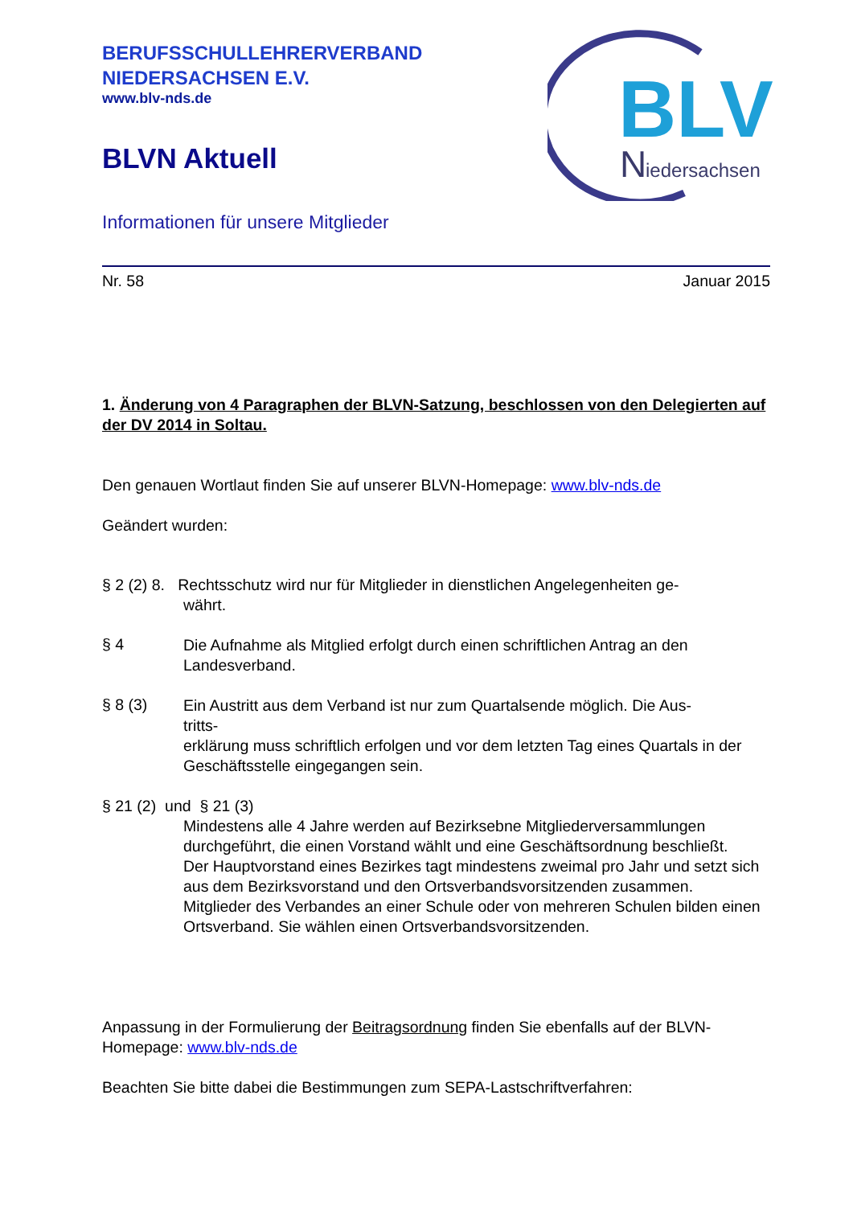BLV
N
iedersachsen
BERUFSSCHULLEHRERVERBAND
NIEDERSACHSEN E.V.
www.blv-nds.de
BLVN Aktuell
Informationen für unsere Mitglieder
Nr. 58 Januar 2015
1. Änderung von 4 Paragraphen der BLVN-Satzung, beschlossen von den Delegierten auf der DV 2014 in Soltau.
Den genauen Wortlaut finden Sie auf unserer BLVN-Homepage: www.blv-nds.de
Geändert wurden:
§ 2 (2) 8. Rechtsschutz wird nur für Mitglieder in dienstlichen Angelegenheiten ge-
währt.
§ 4
Die Aufnahme als Mitglied erfolgt durch einen schriftlichen Antrag an den Landesverband.
§ 8 (3)
Ein Austritt aus dem Verband ist nur zum Quartalsende möglich. Die Aus-
tritts-
erklärung muss schriftlich erfolgen und vor dem letzten Tag eines Quartals in der Geschäftsstelle eingegangen sein.
§ 21 (2) und § 21 (3)
Mindestens alle 4 Jahre werden auf Bezirksebne Mitgliederversammlungen durchgeführt, die einen Vorstand wählt und eine Geschäftsordnung beschließt.
Der Hauptvorstand eines Bezirkes tagt mindestens zweimal pro Jahr und setzt sich aus dem Bezirksvorstand und den Ortsverbandsvorsitzenden zusammen.
Mitglieder des Verbandes an einer Schule oder von mehreren Schulen bilden einen Ortsverband. Sie wählen einen Ortsverbandsvorsitzenden.
Anpassung in der Formulierung der Beitragsordnung finden Sie ebenfalls auf der BLVN-Homepage: www.blv-nds.de
Beachten Sie bitte dabei die Bestimmungen zum SEPA-Lastschriftverfahren: